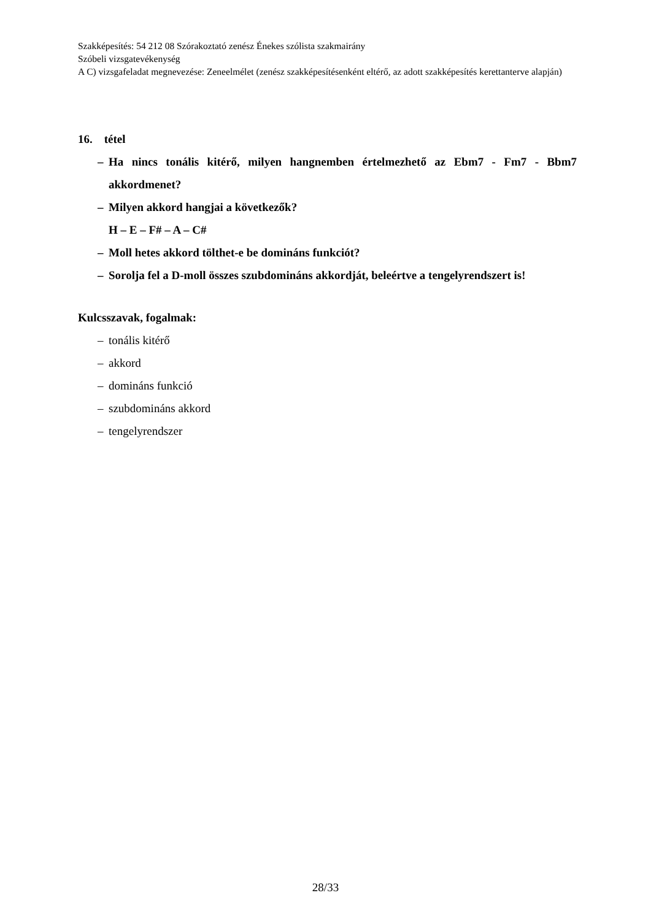Szakképesítés: 54 212 08 Szórakoztató zenész Énekes szólista szakmairány
Szóbeli vizsgatevékenység
A C) vizsgafeladat megnevezése: Zeneelmélet (zenész szakképesítésenként eltérő, az adott szakképesítés kerettanterve alapján)
16. tétel
– Ha nincs tonális kitérő, milyen hangnemben értelmezhető az Ebm7 - Fm7 - Bbm7 akkordmenet?
– Milyen akkord hangjai a következők?
H – E – F# – A – C#
– Moll hetes akkord tölthet-e be domináns funkciót?
– Sorolja fel a D-moll összes szubdomináns akkordját, beleértve a tengelyrendszert is!
Kulcsszavak, fogalmak:
– tonális kitérő
– akkord
– domináns funkció
– szubdomináns akkord
– tengelyrendszer
28/33